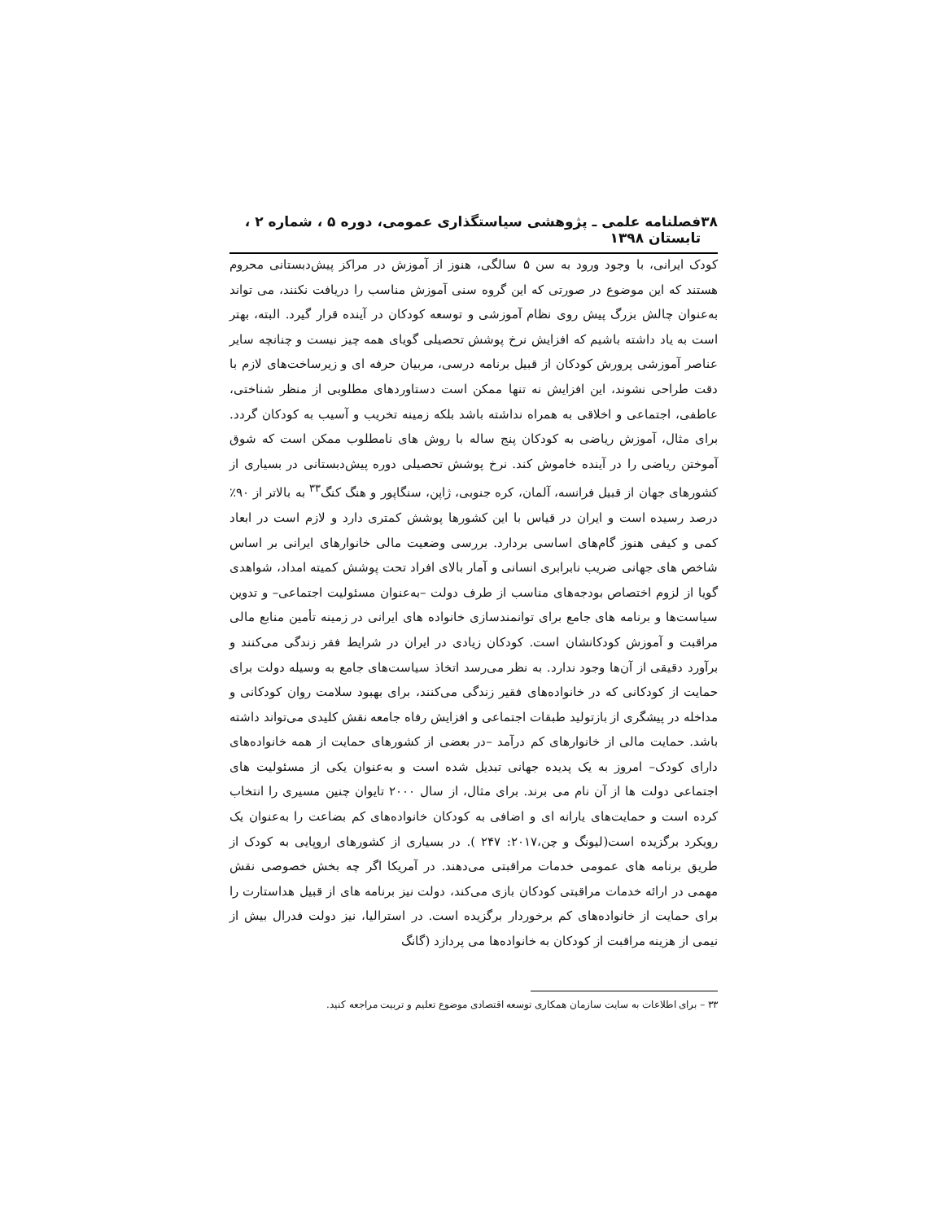۳۸ فصلنامه علمی ـ پژوهشی سیاستگذاری عمومی، دوره ۵ ، شماره ۲ ، تابستان ۱۳۹۸
کودک ایرانی، با وجود ورود به سن ۵ سالگی، هنوز از آموزش در مراکز پیش‌دبستانی محروم هستند که این موضوع در صورتی که این گروه سنی آموزش مناسب را دریافت نکنند، می تواند به‌عنوان چالش بزرگ پیش روی نظام آموزشی و توسعه کودکان در آینده قرار گیرد. البته، بهتر است به یاد داشته باشیم که افزایش نرخ پوشش تحصیلی گویای همه چیز نیست و چنانچه سایر عناصر آموزشی پرورش کودکان از قبیل برنامه درسی، مربیان حرفه ای و زیرساخت‌های لازم با دقت طراحی نشوند، این افزایش نه تنها ممکن است دستاوردهای مطلوبی از منظر شناختی، عاطفی، اجتماعی و اخلاقی به همراه نداشته باشد بلکه زمینه تخریب و آسیب به کودکان گردد. برای مثال، آموزش ریاضی به کودکان پنج ساله با روش های نامطلوب ممکن است که شوق آموختن ریاضی را در آینده خاموش کند. نرخ پوشش تحصیلی دوره پیش‌دبستانی در بسیاری از کشورهای جهان از قبیل فرانسه، آلمان، کره جنوبی، ژاپن، سنگاپور و هنگ کنگ<sup>۳۳</sup> به بالاتر از ۹۰٪ درصد رسیده است و ایران در قیاس با این کشورها پوشش کمتری دارد و لازم است در ابعاد کمی و کیفی هنوز گام‌های اساسی بردارد. بررسی وضعیت مالی خانوارهای ایرانی بر اساس شاخص های جهانی ضریب نابرابری انسانی و آمار بالای افراد تحت پوشش کمیته امداد، شواهدی گویا از لزوم اختصاص بودجه‌های مناسب از طرف دولت –به‌عنوان مسئولیت اجتماعی– و تدوین سیاست‌ها و برنامه های جامع برای توانمندسازی خانواده های ایرانی در زمینه تأمین منابع مالی مراقبت و آموزش کودکانشان است. کودکان زیادی در ایران در شرایط فقر زندگی می‌کنند و برآورد دقیقی از آن‌ها وجود ندارد. به نظر می‌رسد اتخاذ سیاست‌های جامع به وسیله دولت برای حمایت از کودکانی که در خانواده‌های فقیر زندگی می‌کنند، برای بهبود سلامت روان کودکانی و مداخله در پیشگری از بازتولید طبقات اجتماعی و افزایش رفاه جامعه نقش کلیدی می‌تواند داشته باشد. حمایت مالی از خانوارهای کم درآمد –در بعضی از کشورهای حمایت از همه خانواده‌های دارای کودک– امروز به یک پدیده جهانی تبدیل شده است و به‌عنوان یکی از مسئولیت های اجتماعی دولت ها از آن نام می برند. برای مثال، از سال ۲۰۰۰ تایوان چنین مسیری را انتخاب کرده است و حمایت‌های یارانه ای و اضافی به کودکان خانواده‌های کم بضاعت را به‌عنوان یک رویکرد برگزیده است(لیونگ و چن،۲۰۱۷: ۲۴۷ ). در بسیاری از کشورهای اروپایی به کودک از طریق برنامه های عمومی خدمات مراقبتی می‌دهند. در آمریکا اگر چه بخش خصوصی نقش مهمی در ارائه خدمات مراقبتی کودکان بازی می‌کند، دولت نیز برنامه های از قبیل هداستارت را برای حمایت از خانواده‌های کم برخوردار برگزیده است. در استرالیا، نیز دولت فدرال بیش از نیمی از هزینه مراقبت از کودکان به خانواده‌ها می پردازد (گانگ
۳۳ – برای اطلاعات به سایت سازمان همکاری توسعه اقتصادی موضوع تعلیم و تربیت مراجعه کنید.